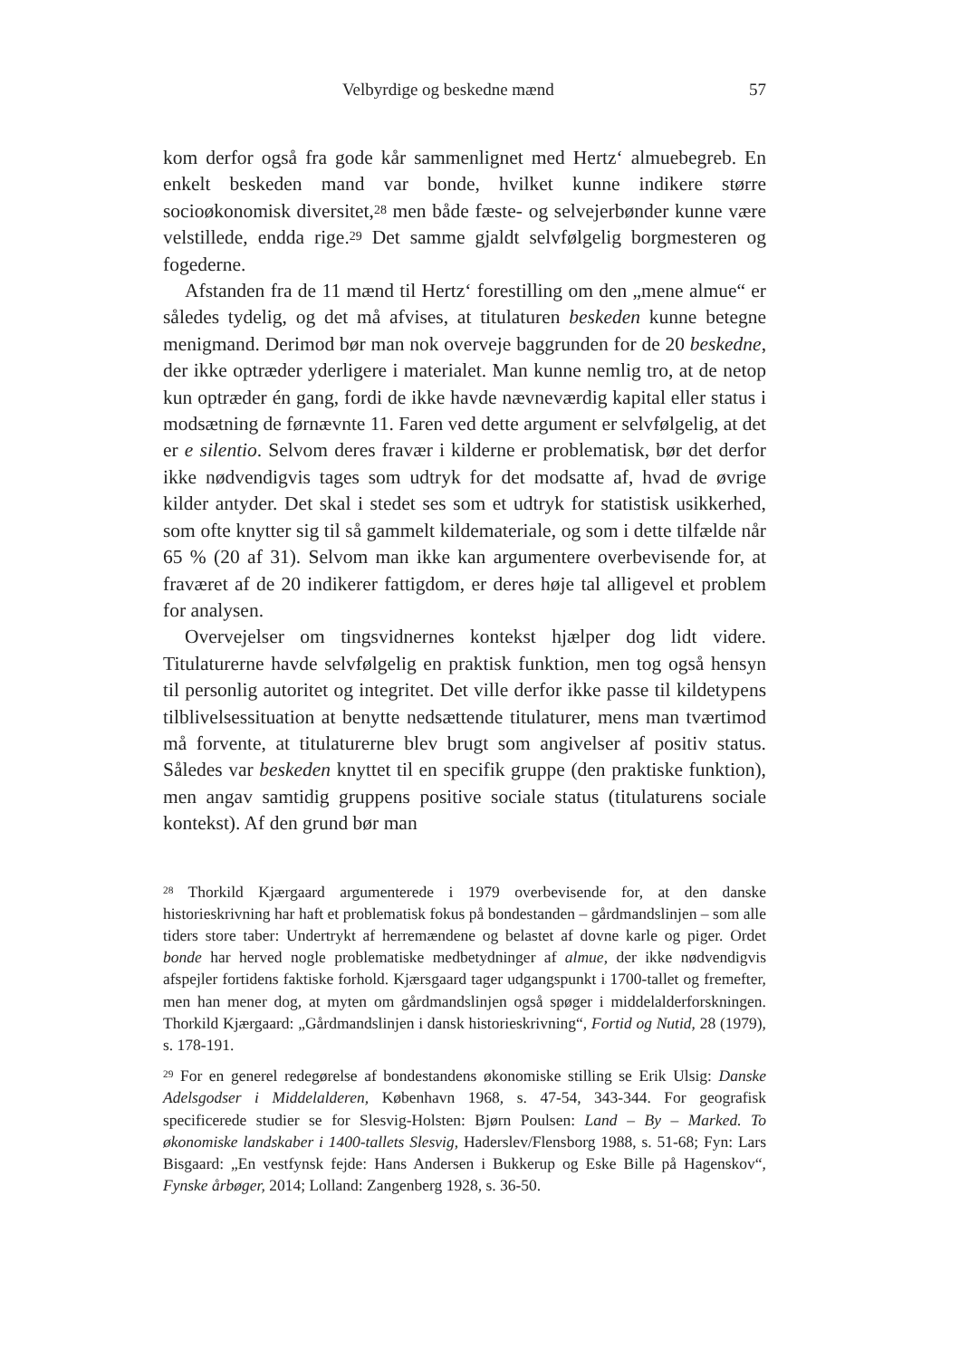Velbyrdige og beskedne mænd 57
kom derfor også fra gode kår sammenlignet med Hertz‘ almuebegreb. En enkelt beskeden mand var bonde, hvilket kunne indikere større socioøkonomisk diversitet,<sup>28</sup> men både fæste- og selvejerbønder kunne være velstillede, endda rige.<sup>29</sup> Det samme gjaldt selvfølgelig borgmesteren og fogederne.
Afstanden fra de 11 mænd til Hertz‘ forestilling om den „mene almue“ er således tydelig, og det må afvises, at titulaturen beskeden kunne betegne menigmand. Derimod bør man nok overveje baggrunden for de 20 beskedne, der ikke optræder yderligere i materialet. Man kunne nemlig tro, at de netop kun optræder én gang, fordi de ikke havde nævneværdig kapital eller status i modsætning de førnævnte 11. Faren ved dette argument er selvfølgelig, at det er e silentio. Selvom deres fravær i kilderne er problematisk, bør det derfor ikke nødvendigvis tages som udtryk for det modsatte af, hvad de øvrige kilder antyder. Det skal i stedet ses som et udtryk for statistisk usikkerhed, som ofte knytter sig til så gammelt kildemateriale, og som i dette tilfælde når 65 % (20 af 31). Selvom man ikke kan argumentere overbevisende for, at fraværet af de 20 indikerer fattigdom, er deres høje tal alligevel et problem for analysen.
Overvejelser om tingsvidnernes kontekst hjælper dog lidt videre. Titulaturerne havde selvfølgelig en praktisk funktion, men tog også hensyn til personlig autoritet og integritet. Det ville derfor ikke passe til kildetypens tilblivelsessituation at benytte nedsættende titulaturer, mens man tværtimod må forvente, at titulaturerne blev brugt som angivelser af positiv status. Således var beskeden knyttet til en specifik gruppe (den praktiske funktion), men angav samtidig gruppens positive sociale status (titulaturens sociale kontekst). Af den grund bør man
<sup>28</sup> Thorkild Kjærgaard argumenterede i 1979 overbevisende for, at den danske historieskrivning har haft et problematisk fokus på bondestanden – gårdmandslinjen – som alle tiders store taber: Undertrykt af herremændene og belastet af dovne karle og piger. Ordet bonde har herved nogle problematiske medbetydninger af almue, der ikke nødvendigvis afspejler fortidens faktiske forhold. Kjærsgaard tager udgangspunkt i 1700-tallet og fremefter, men han mener dog, at myten om gårdmandslinjen også spøger i middelalderforskningen. Thorkild Kjærgaard: „Gårdmandslinjen i dansk historieskrivning“, Fortid og Nutid, 28 (1979), s. 178-191.
<sup>29</sup> For en generel redegørelse af bondestandens økonomiske stilling se Erik Ulsig: Danske Adelsgodser i Middelalderen, København 1968, s. 47-54, 343-344. For geografisk specificerede studier se for Slesvig-Holsten: Bjørn Poulsen: Land – By – Marked. To økonomiske landskaber i 1400-tallets Slesvig, Haderslev/Flensborg 1988, s. 51-68; Fyn: Lars Bisgaard: „En vestfynsk fejde: Hans Andersen i Bukkerup og Eske Bille på Hagenskov“, Fynske årbøger, 2014; Lolland: Zangenberg 1928, s. 36-50.